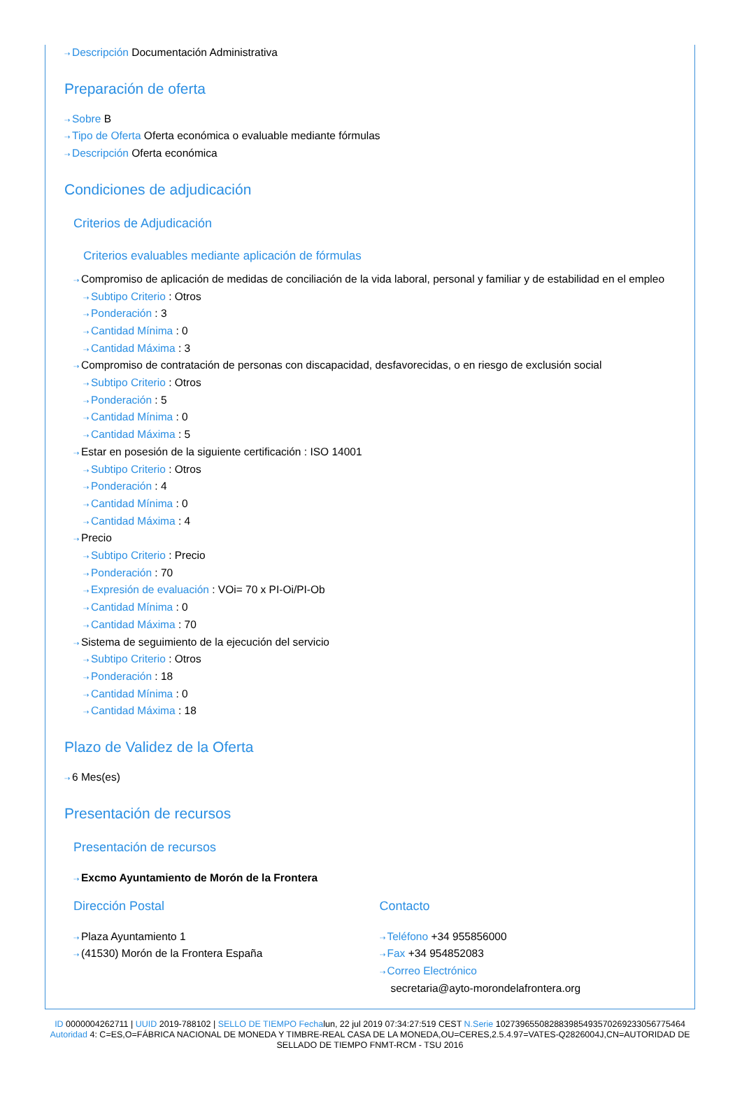⇢ Descripción Documentación Administrativa
Preparación de oferta
⇢ Sobre B
⇢ Tipo de Oferta Oferta económica o evaluable mediante fórmulas
⇢ Descripción Oferta económica
Condiciones de adjudicación
Criterios de Adjudicación
Criterios evaluables mediante aplicación de fórmulas
⇢ Compromiso de aplicación de medidas de conciliación de la vida laboral, personal y familiar y de estabilidad en el empleo
⇢ Subtipo Criterio : Otros
⇢ Ponderación : 3
⇢ Cantidad Mínima : 0
⇢ Cantidad Máxima : 3
⇢ Compromiso de contratación de personas con discapacidad, desfavorecidas, o en riesgo de exclusión social
⇢ Subtipo Criterio : Otros
⇢ Ponderación : 5
⇢ Cantidad Mínima : 0
⇢ Cantidad Máxima : 5
⇢ Estar en posesión de la siguiente certificación : ISO 14001
⇢ Subtipo Criterio : Otros
⇢ Ponderación : 4
⇢ Cantidad Mínima : 0
⇢ Cantidad Máxima : 4
⇢ Precio
⇢ Subtipo Criterio : Precio
⇢ Ponderación : 70
⇢ Expresión de evaluación : VOi= 70 x PI-Oi/PI-Ob
⇢ Cantidad Mínima : 0
⇢ Cantidad Máxima : 70
⇢ Sistema de seguimiento de la ejecución del servicio
⇢ Subtipo Criterio : Otros
⇢ Ponderación : 18
⇢ Cantidad Mínima : 0
⇢ Cantidad Máxima : 18
Plazo de Validez de la Oferta
⇢ 6 Mes(es)
Presentación de recursos
Presentación de recursos
⇢ Excmo Ayuntamiento de Morón de la Frontera
Dirección Postal
⇢ Plaza Ayuntamiento 1
⇢ (41530) Morón de la Frontera España
Contacto
⇢ Teléfono +34 955856000
⇢ Fax +34 954852083
⇢ Correo Electrónico
secretaria@ayto-morondelafrontera.org
ID 0000004262711 | UUID 2019-788102 | SELLO DE TIEMPO Fechalun, 22 jul 2019 07:34:27:519 CEST N.Serie 102739655082883985493570269233056775464 Autoridad 4: C=ES,O=FÁBRICA NACIONAL DE MONEDA Y TIMBRE-REAL CASA DE LA MONEDA,OU=CERES,2.5.4.97=VATES-Q2826004J,CN=AUTORIDAD DE SELLADO DE TIEMPO FNMT-RCM - TSU 2016